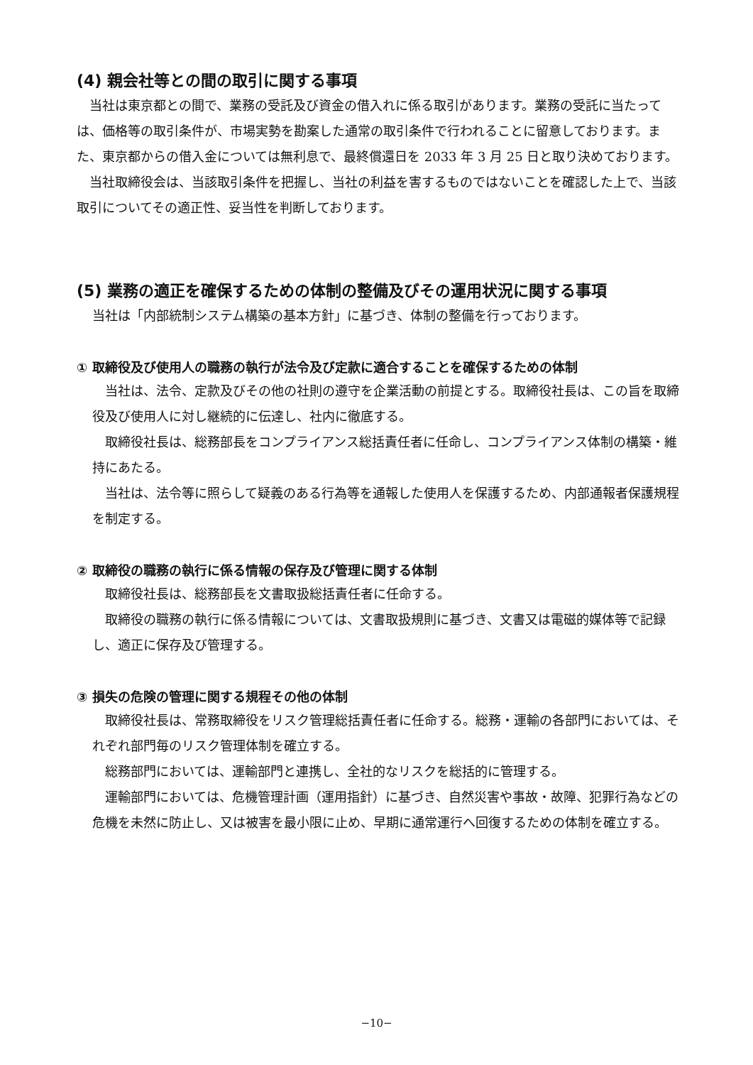(4) 親会社等との間の取引に関する事項
　当社は東京都との間で、業務の受託及び資金の借入れに係る取引があります。業務の受託に当たっては、価格等の取引条件が、市場実勢を勘案した通常の取引条件で行われることに留意しております。また、東京都からの借入金については無利息で、最終償還日を 2033 年 3 月 25 日と取り決めております。
　当社取締役会は、当該取引条件を把握し、当社の利益を害するものではないことを確認した上で、当該取引についてその適正性、妥当性を判断しております。
(5) 業務の適正を確保するための体制の整備及びその運用状況に関する事項
当社は「内部統制システム構築の基本方針」に基づき、体制の整備を行っております。
① 取締役及び使用人の職務の執行が法令及び定款に適合することを確保するための体制
　当社は、法令、定款及びその他の社則の遵守を企業活動の前提とする。取締役社長は、この旨を取締役及び使用人に対し継続的に伝達し、社内に徹底する。
　取締役社長は、総務部長をコンプライアンス総括責任者に任命し、コンプライアンス体制の構築・維持にあたる。
　当社は、法令等に照らして疑義のある行為等を通報した使用人を保護するため、内部通報者保護規程を制定する。
② 取締役の職務の執行に係る情報の保存及び管理に関する体制
　取締役社長は、総務部長を文書取扱総括責任者に任命する。
　取締役の職務の執行に係る情報については、文書取扱規則に基づき、文書又は電磁的媒体等で記録し、適正に保存及び管理する。
③ 損失の危険の管理に関する規程その他の体制
　取締役社長は、常務取締役をリスク管理総括責任者に任命する。総務・運輸の各部門においては、それぞれ部門毎のリスク管理体制を確立する。
　総務部門においては、運輸部門と連携し、全社的なリスクを総括的に管理する。
　運輸部門においては、危機管理計画（運用指針）に基づき、自然災害や事故・故障、犯罪行為などの危機を未然に防止し、又は被害を最小限に止め、早期に通常運行へ回復するための体制を確立する。
−10−